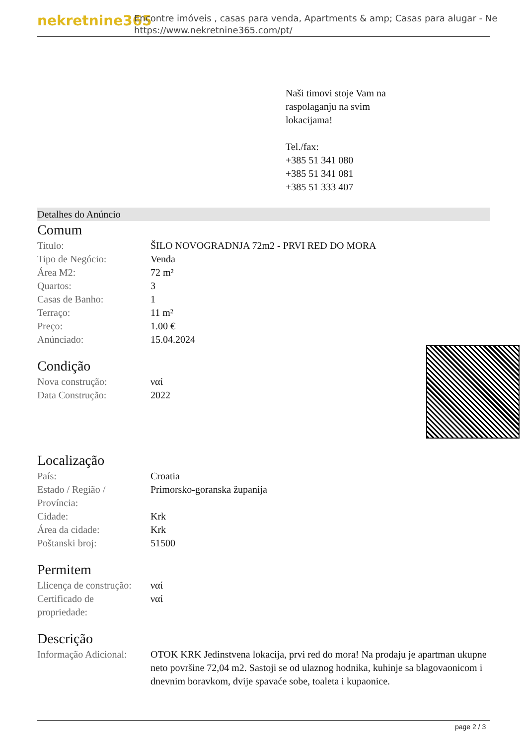nekretnine365
Encontre imóveis , casas para venda, Apartments & amp; Casas para alugar - Ne
https://www.nekretnine365.com/pt/
Naši timovi stoje Vam na
raspolaganju na svim
lokacijama!
Tel./fax:
+385 51 341 080
+385 51 341 081
+385 51 333 407
Detalhes do Anúncio
Comum
| Titulo: | ŠILO NOVOGRADNJA 72m2 - PRVI RED DO MORA |
| Tipo de Negócio: | Venda |
| Área M2: | 72 m² |
| Quartos: | 3 |
| Casas de Banho: | 1 |
| Terraço: | 11 m² |
| Preço: | 1.00 € |
| Anúnciado: | 15.04.2024 |
Condição
| Nova construção: | ναί |
| Data Construção: | 2022 |
Localização
| País: | Croatia |
| Estado / Região / Província: | Primorsko-goranska županija |
| Cidade: | Krk |
| Área da cidade: | Krk |
| Poštanski broj: | 51500 |
Permitem
| Llicença de construção: | ναί |
| Certificado de propriedade: | ναί |
Descrição
| Informação Adicional: | OTOK KRK Jedinstvena lokacija, prvi red do mora! Na prodaju je apartman ukupne neto površine 72,04 m2. Sastoji se od ulaznog hodnika, kuhinje sa blagovaonicom i dnevnim boravkom, dvije spavaće sobe, toaleta i kupaonice. |
page 2 / 3